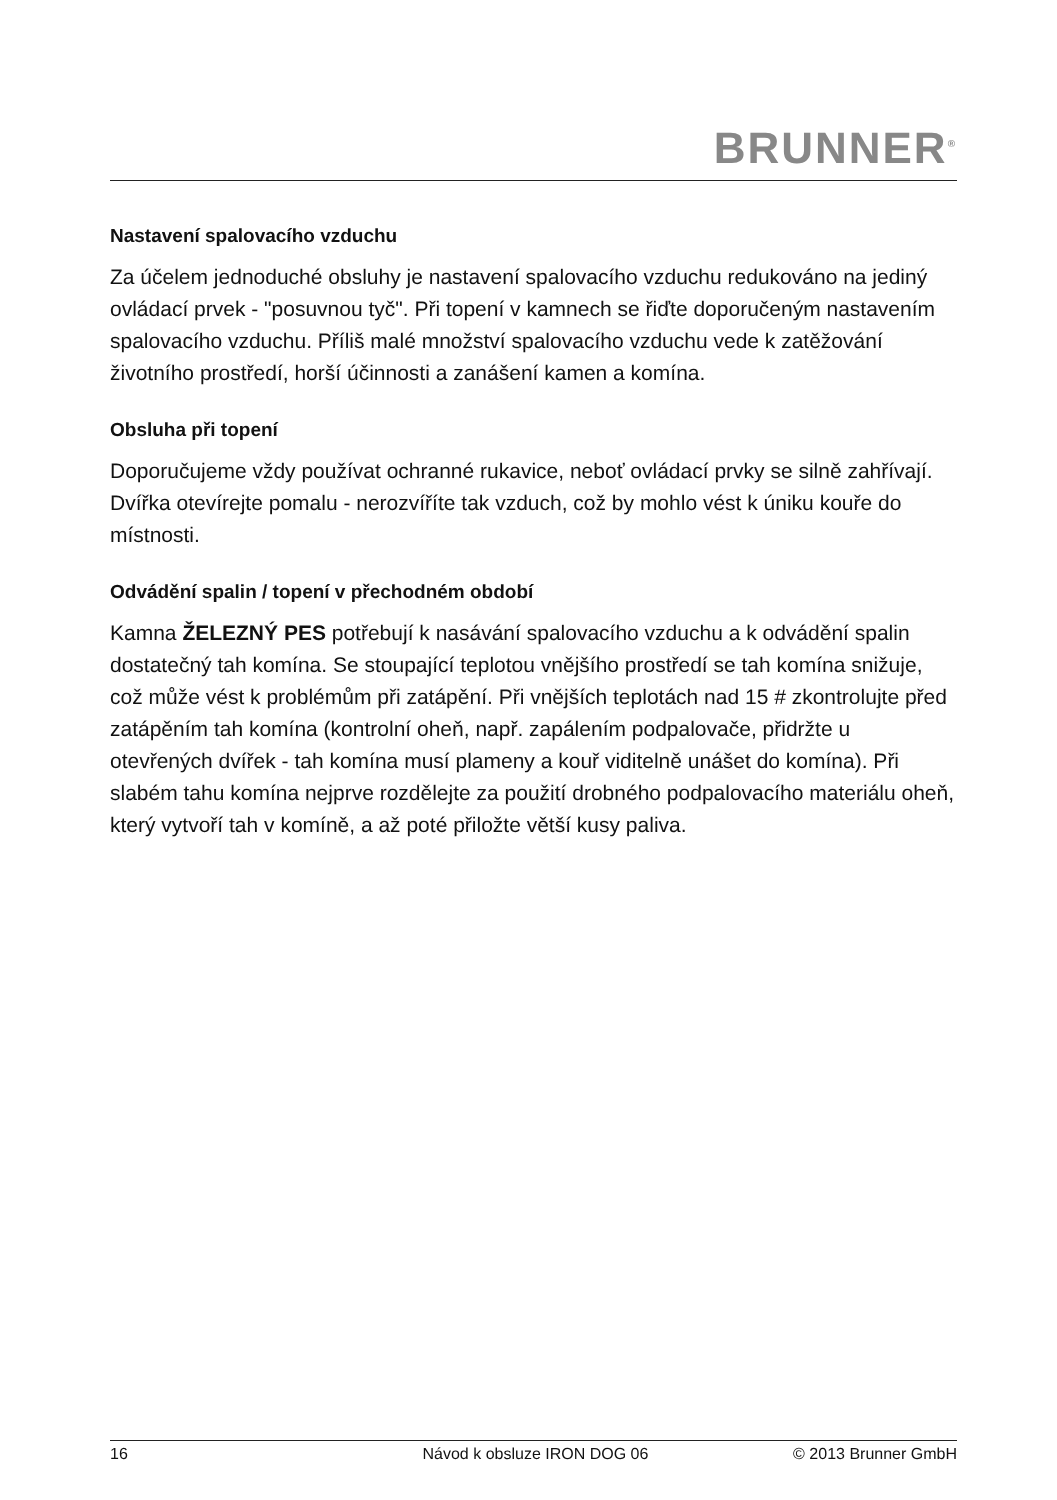BRUNNER<sup>®</sup>
Nastavení spalovacího vzduchu
Za účelem jednoduché obsluhy je nastavení spalovacího vzduchu redukováno na jediný ovládací prvek - "posuvnou tyč". Při topení v kamnech se řiďte doporučeným nastavením spalovacího vzduchu. Příliš malé množství spalovacího vzduchu vede k zatěžování životního prostředí, horší účinnosti a zanášení kamen a komína.
Obsluha při topení
Doporučujeme vždy používat ochranné rukavice, neboť ovládací prvky se silně zahřívají. Dvířka otevírejte pomalu - nerozvíříte tak vzduch, což by mohlo vést k úniku kouře do místnosti.
Odvádění spalin / topení v přechodném období
Kamna ŽELEZNÝ PES potřebují k nasávání spalovacího vzduchu a k odvádění spalin dostatečný tah komína. Se stoupající teplotou vnějšího prostředí se tah komína snižuje, což může vést k problémům při zatápění. Při vnějších teplotách nad 15 # zkontrolujte před zatápěním tah komína (kontrolní oheň, např. zapálením podpalovače, přidržte u otevřených dvířek - tah komína musí plameny a kouř viditelně unášet do komína). Při slabém tahu komína nejprve rozdělejte za použití drobného podpalovacího materiálu oheň, který vytvoří tah v komíně, a až poté přiložte větší kusy paliva.
16 Návod k obsluze IRON DOG 06 © 2013 Brunner GmbH